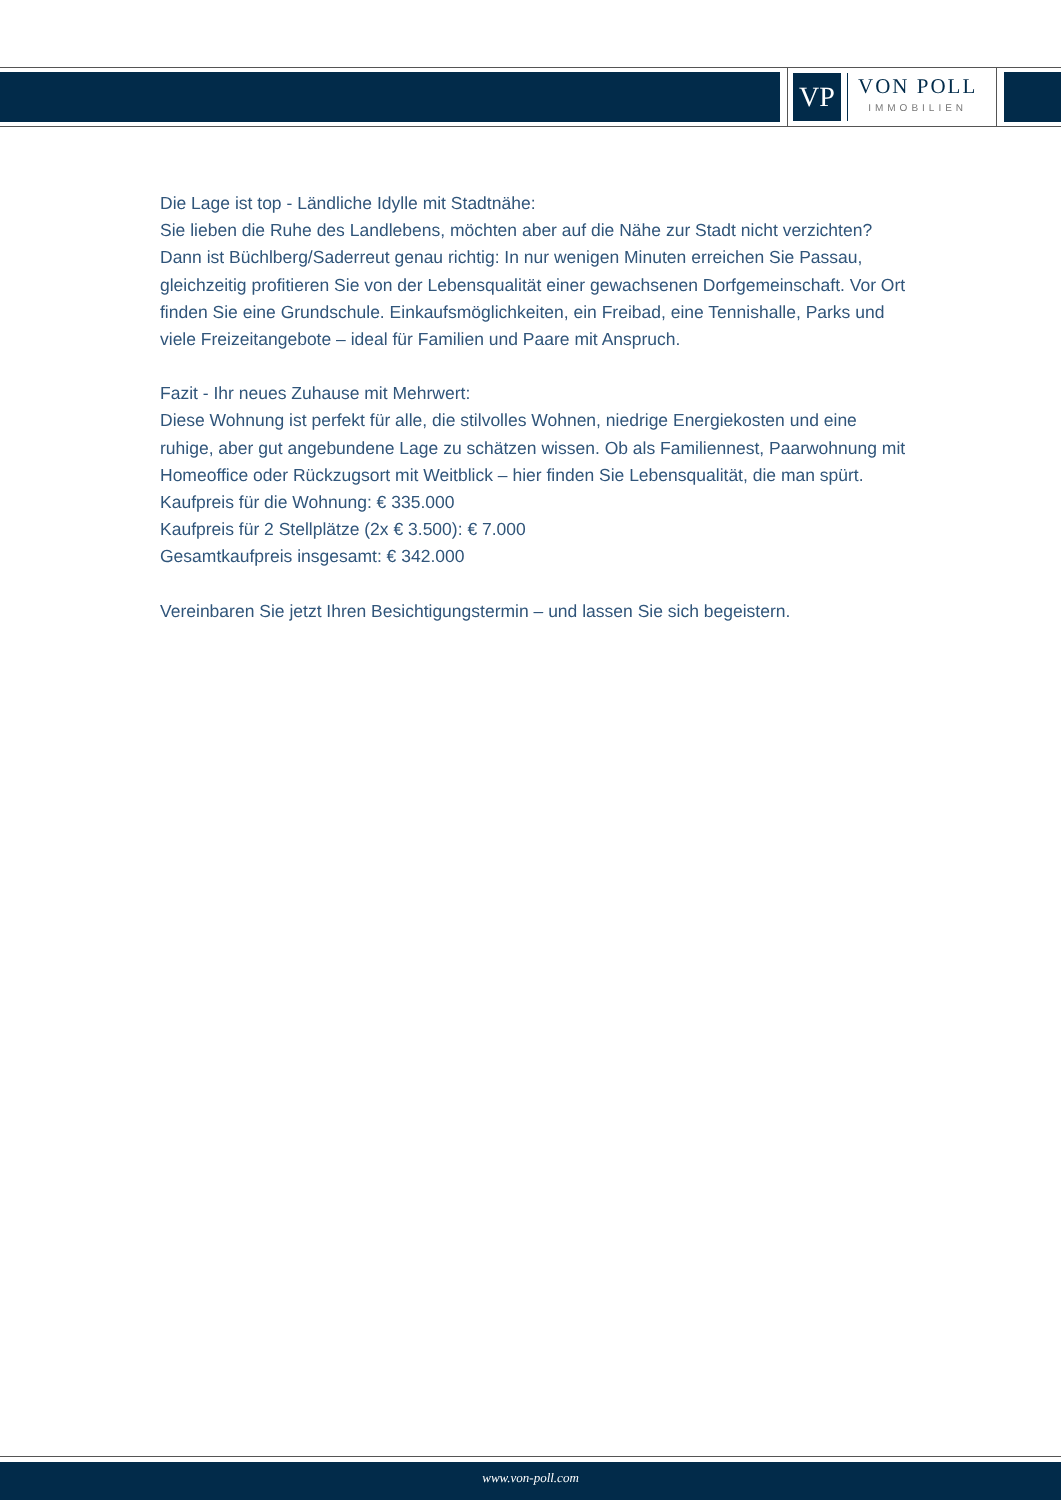VP
VON POLL
IMMOBILIEN
Die Lage ist top - Ländliche Idylle mit Stadtnähe:
Sie lieben die Ruhe des Landlebens, möchten aber auf die Nähe zur Stadt nicht verzichten? Dann ist Büchlberg/Saderreut genau richtig: In nur wenigen Minuten erreichen Sie Passau, gleichzeitig profitieren Sie von der Lebensqualität einer gewachsenen Dorfgemeinschaft. Vor Ort finden Sie eine Grundschule. Einkaufsmöglichkeiten, ein Freibad, eine Tennishalle, Parks und viele Freizeitangebote – ideal für Familien und Paare mit Anspruch.
Fazit - Ihr neues Zuhause mit Mehrwert:
Diese Wohnung ist perfekt für alle, die stilvolles Wohnen, niedrige Energiekosten und eine ruhige, aber gut angebundene Lage zu schätzen wissen. Ob als Familiennest, Paarwohnung mit Homeoffice oder Rückzugsort mit Weitblick – hier finden Sie Lebensqualität, die man spürt.
Kaufpreis für die Wohnung: € 335.000
Kaufpreis für 2 Stellplätze (2x € 3.500): € 7.000
Gesamtkaufpreis insgesamt: € 342.000
Vereinbaren Sie jetzt Ihren Besichtigungstermin – und lassen Sie sich begeistern.
www.von-poll.com